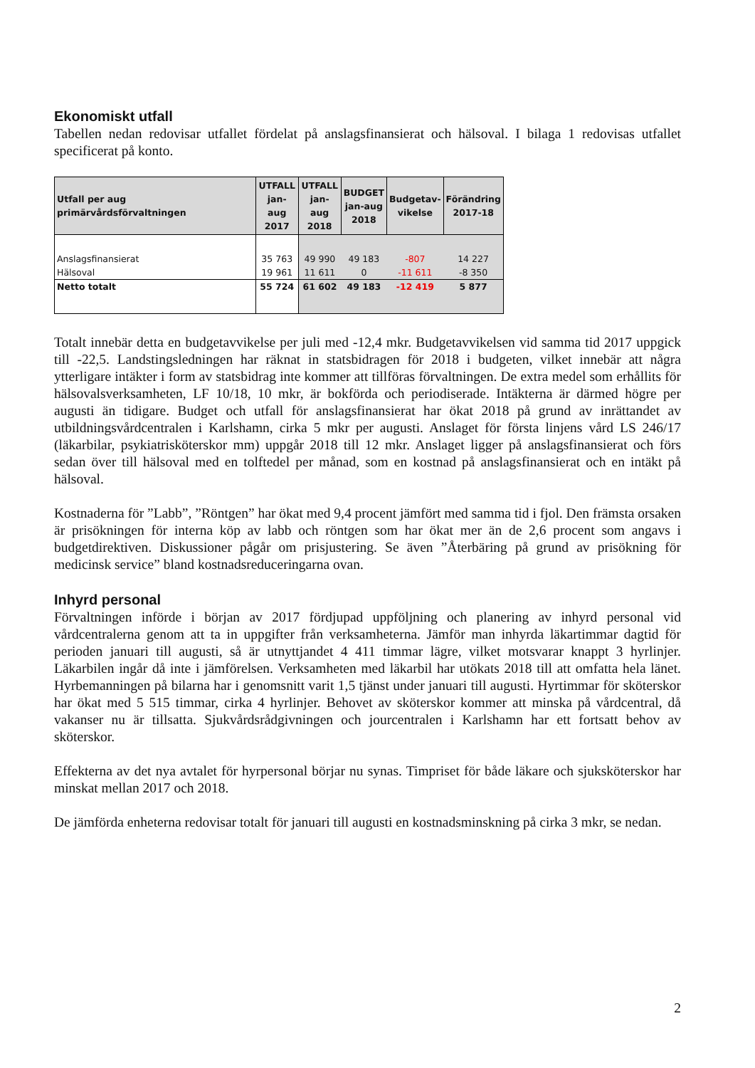Ekonomiskt utfall
Tabellen nedan redovisar utfallet fördelat på anslagsfinansierat och hälsoval. I bilaga 1 redovisas utfallet specificerat på konto.
| Utfall per aug primärvårdsförvaltningen | UTFALL jan-aug 2017 | UTFALL jan-aug 2018 | BUDGET jan-aug 2018 | Budgetav- vikelse | Förändring 2017-18 |
| --- | --- | --- | --- | --- | --- |
| Anslagsfinansierat | 35 763 | 49 990 | 49 183 | -807 | 14 227 |
| Hälsoval | 19 961 | 11 611 | 0 | -11 611 | -8 350 |
| Netto totalt | 55 724 | 61 602 | 49 183 | -12 419 | 5 877 |
Totalt innebär detta en budgetavvikelse per juli med -12,4 mkr. Budgetavvikelsen vid samma tid 2017 uppgick till -22,5. Landstingsledningen har räknat in statsbidragen för 2018 i budgeten, vilket innebär att några ytterligare intäkter i form av statsbidrag inte kommer att tillföras förvaltningen. De extra medel som erhållits för hälsovalsverksamheten, LF 10/18, 10 mkr, är bokförda och periodiserade. Intäkterna är därmed högre per augusti än tidigare. Budget och utfall för anslagsfinansierat har ökat 2018 på grund av inrättandet av utbildningsvårdcentralen i Karlshamn, cirka 5 mkr per augusti. Anslaget för första linjens vård LS 246/17 (läkarbilar, psykiatrisköterskor mm) uppgår 2018 till 12 mkr. Anslaget ligger på anslagsfinansierat och förs sedan över till hälsoval med en tolftedel per månad, som en kostnad på anslagsfinansierat och en intäkt på hälsoval.
Kostnaderna för ”Labb”, ”Röntgen” har ökat med 9,4 procent jämfört med samma tid i fjol. Den främsta orsaken är prisökningen för interna köp av labb och röntgen som har ökat mer än de 2,6 procent som angavs i budgetdirektiven. Diskussioner pågår om prisjustering. Se även ”Återbäring på grund av prisökning för medicinsk service” bland kostnadsreduceringarna ovan.
Inhyrd personal
Förvaltningen införde i början av 2017 fördjupad uppföljning och planering av inhyrd personal vid vårdcentralerna genom att ta in uppgifter från verksamheterna. Jämför man inhyrda läkartimmar dagtid för perioden januari till augusti, så är utnyttjandet 4 411 timmar lägre, vilket motsvarar knappt 3 hyrlinjer. Läkarbilen ingår då inte i jämförelsen. Verksamheten med läkarbil har utökats 2018 till att omfatta hela länet. Hyrbemanningen på bilarna har i genomsnitt varit 1,5 tjänst under januari till augusti. Hyrtimmar för sköterskor har ökat med 5 515 timmar, cirka 4 hyrlinjer. Behovet av sköterskor kommer att minska på vårdcentral, då vakanser nu är tillsatta. Sjukvårdsrådgivningen och jourcentralen i Karlshamn har ett fortsatt behov av sköterskor.
Effekterna av det nya avtalet för hyrpersonal börjar nu synas. Timpriset för både läkare och sjuksköterskor har minskat mellan 2017 och 2018.
De jämförda enheterna redovisar totalt för januari till augusti en kostnadsminskning på cirka 3 mkr, se nedan.
2